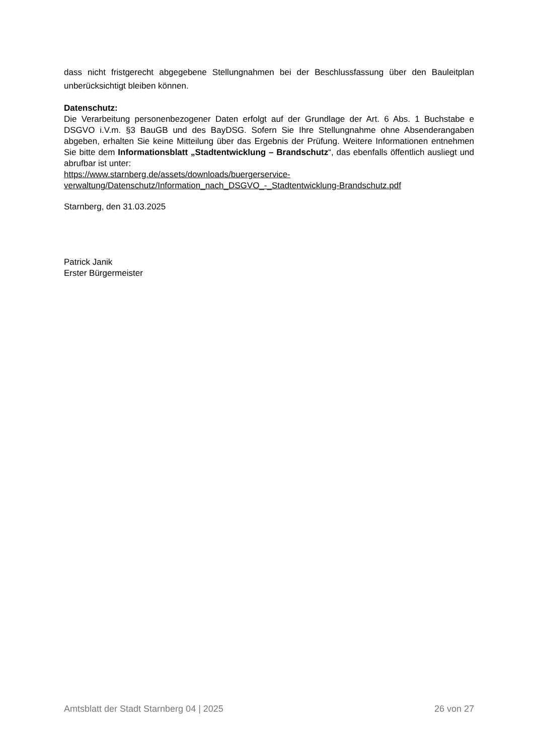dass nicht fristgerecht abgegebene Stellungnahmen bei der Beschlussfassung über den Bauleitplan unberücksichtigt bleiben können.
Datenschutz:
Die Verarbeitung personenbezogener Daten erfolgt auf der Grundlage der Art. 6 Abs. 1 Buchstabe e DSGVO i.V.m. §3 BauGB und des BayDSG. Sofern Sie Ihre Stellungnahme ohne Absenderangaben abgeben, erhalten Sie keine Mitteilung über das Ergebnis der Prüfung. Weitere Informationen entnehmen Sie bitte dem Informationsblatt „Stadtentwicklung – Brandschutz“, das ebenfalls öffentlich ausliegt und abrufbar ist unter:
https://www.starnberg.de/assets/downloads/buergerservice-
verwaltung/Datenschutz/Information_nach_DSGVO_-_Stadtentwicklung-Brandschutz.pdf
Starnberg, den 31.03.2025
Patrick Janik
Erster Bürgermeister
Amtsblatt der Stadt Starnberg 04 | 2025 26 von 27